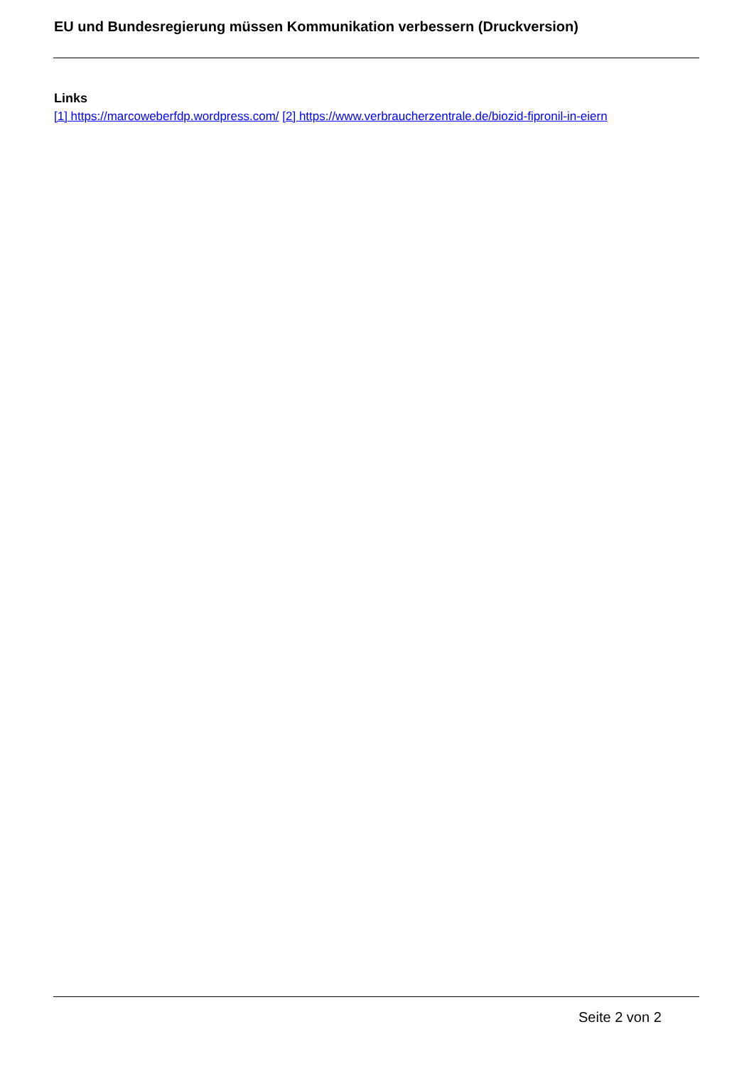EU und Bundesregierung müssen Kommunikation verbessern (Druckversion)
Links
[1] https://marcoweberfdp.wordpress.com/ [2] https://www.verbraucherzentrale.de/biozid-fipronil-in-eiern
Seite 2 von 2